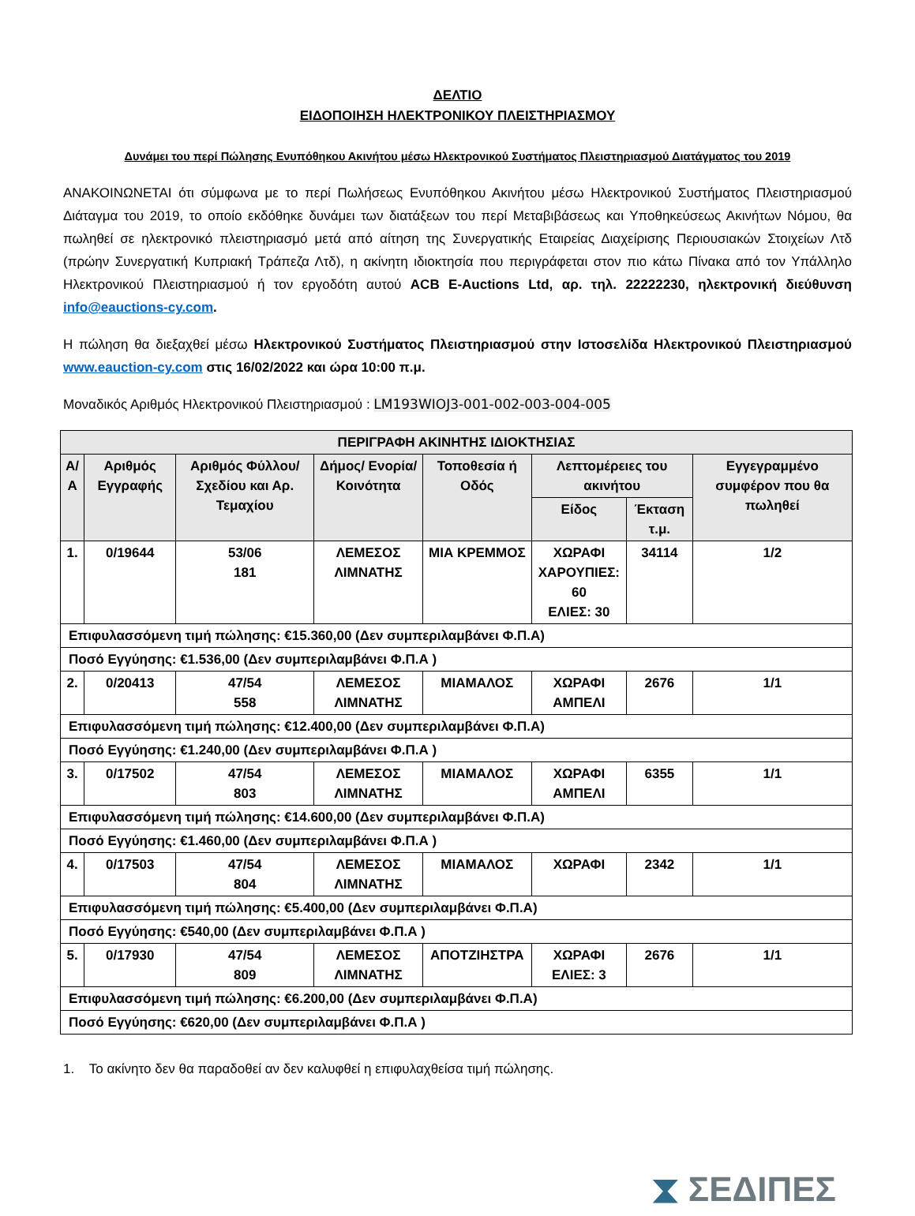ΔΕΛΤΙΟ
ΕΙΔΟΠΟΙΗΣΗ ΗΛΕΚΤΡΟΝΙΚΟΥ ΠΛΕΙΣΤΗΡΙΑΣΜΟΥ
Δυνάμει του περί Πώλησης Ενυπόθηκου Ακινήτου μέσω Ηλεκτρονικού Συστήματος Πλειστηριασμού Διατάγματος του 2019
ΑΝΑΚΟΙΝΩΝΕΤΑΙ ότι σύμφωνα με το περί Πωλήσεως Ενυπόθηκου Ακινήτου μέσω Ηλεκτρονικού Συστήματος Πλειστηριασμού Διάταγμα του 2019, το οποίο εκδόθηκε δυνάμει των διατάξεων του περί Μεταβιβάσεως και Υποθηκεύσεως Ακινήτων Νόμου, θα πωληθεί σε ηλεκτρονικό πλειστηριασμό μετά από αίτηση της Συνεργατικής Εταιρείας Διαχείρισης Περιουσιακών Στοιχείων Λτδ (πρώην Συνεργατική Κυπριακή Τράπεζα Λτδ), η ακίνητη ιδιοκτησία που περιγράφεται στον πιο κάτω Πίνακα από τον Υπάλληλο Ηλεκτρονικού Πλειστηριασμού ή τον εργοδότη αυτού ACB E-Auctions Ltd, αρ. τηλ. 22222230, ηλεκτρονική διεύθυνση info@eauctions-cy.com.
Η πώληση θα διεξαχθεί μέσω Ηλεκτρονικού Συστήματος Πλειστηριασμού στην Ιστοσελίδα Ηλεκτρονικού Πλειστηριασμού www.eauction-cy.com στις 16/02/2022 και ώρα 10:00 π.μ.
Μοναδικός Αριθμός Ηλεκτρονικού Πλειστηριασμού : LM193WIOJ3-001-002-003-004-005
| ΠΕΡΙΓΡΑΦΗ ΑΚΙΝΗΤΗΣ ΙΔΙΟΚΤΗΣΙΑΣ | | | | | | | |
| --- | --- | --- | --- | --- | --- | --- | --- |
| Α/Α | Αριθμός Εγγραφής | Αριθμός Φύλλου/ Σχεδίου και Αρ. Τεμαχίου | Δήμος/ Ενορία/ Κοινότητα | Τοποθεσία ή Οδός | Λεπτομέρειες του ακινήτου | | Εγγεγραμμένο συμφέρον που θα πωληθεί |
| | | | | | Είδος | Έκταση τ.μ. | |
| 1. | 0/19644 | 53/06 181 | ΛΕΜΕΣΟΣ ΛΙΜΝΑΤΗΣ | ΜΙΑ ΚΡΕΜΜΟΣ | ΧΩΡΑΦΙ ΧΑΡΟΥΠΙΕΣ: 60 ΕΛΙΕΣ: 30 | 34114 | 1/2 |
| Επιφυλασσόμενη τιμή πώλησης: €15.360,00 (Δεν συμπεριλαμβάνει Φ.Π.Α) | | | | | | | |
| Ποσό Εγγύησης: €1.536,00 (Δεν συμπεριλαμβάνει Φ.Π.Α ) | | | | | | | |
| 2. | 0/20413 | 47/54 558 | ΛΕΜΕΣΟΣ ΛΙΜΝΑΤΗΣ | ΜΙΑΜΑΛΟΣ | ΧΩΡΑΦΙ ΑΜΠΕΛΙ | 2676 | 1/1 |
| Επιφυλασσόμενη τιμή πώλησης: €12.400,00 (Δεν συμπεριλαμβάνει Φ.Π.Α) | | | | | | | |
| Ποσό Εγγύησης: €1.240,00 (Δεν συμπεριλαμβάνει Φ.Π.Α ) | | | | | | | |
| 3. | 0/17502 | 47/54 803 | ΛΕΜΕΣΟΣ ΛΙΜΝΑΤΗΣ | ΜΙΑΜΑΛΟΣ | ΧΩΡΑΦΙ ΑΜΠΕΛΙ | 6355 | 1/1 |
| Επιφυλασσόμενη τιμή πώλησης: €14.600,00 (Δεν συμπεριλαμβάνει Φ.Π.Α) | | | | | | | |
| Ποσό Εγγύησης: €1.460,00 (Δεν συμπεριλαμβάνει Φ.Π.Α ) | | | | | | | |
| 4. | 0/17503 | 47/54 804 | ΛΕΜΕΣΟΣ ΛΙΜΝΑΤΗΣ | ΜΙΑΜΑΛΟΣ | ΧΩΡΑΦΙ | 2342 | 1/1 |
| Επιφυλασσόμενη τιμή πώλησης: €5.400,00 (Δεν συμπεριλαμβάνει Φ.Π.Α) | | | | | | | |
| Ποσό Εγγύησης: €540,00 (Δεν συμπεριλαμβάνει Φ.Π.Α ) | | | | | | | |
| 5. | 0/17930 | 47/54 809 | ΛΕΜΕΣΟΣ ΛΙΜΝΑΤΗΣ | ΑΠΟΤΖΙΗΣΤΡΑ | ΧΩΡΑΦΙ ΕΛΙΕΣ: 3 | 2676 | 1/1 |
| Επιφυλασσόμενη τιμή πώλησης: €6.200,00 (Δεν συμπεριλαμβάνει Φ.Π.Α) | | | | | | | |
| Ποσό Εγγύησης: €620,00 (Δεν συμπεριλαμβάνει Φ.Π.Α ) | | | | | | | |
1. Το ακίνητο δεν θα παραδοθεί αν δεν καλυφθεί η επιφυλαχθείσα τιμή πώλησης.
⧗ ΣΕΔΙΠΕΣ